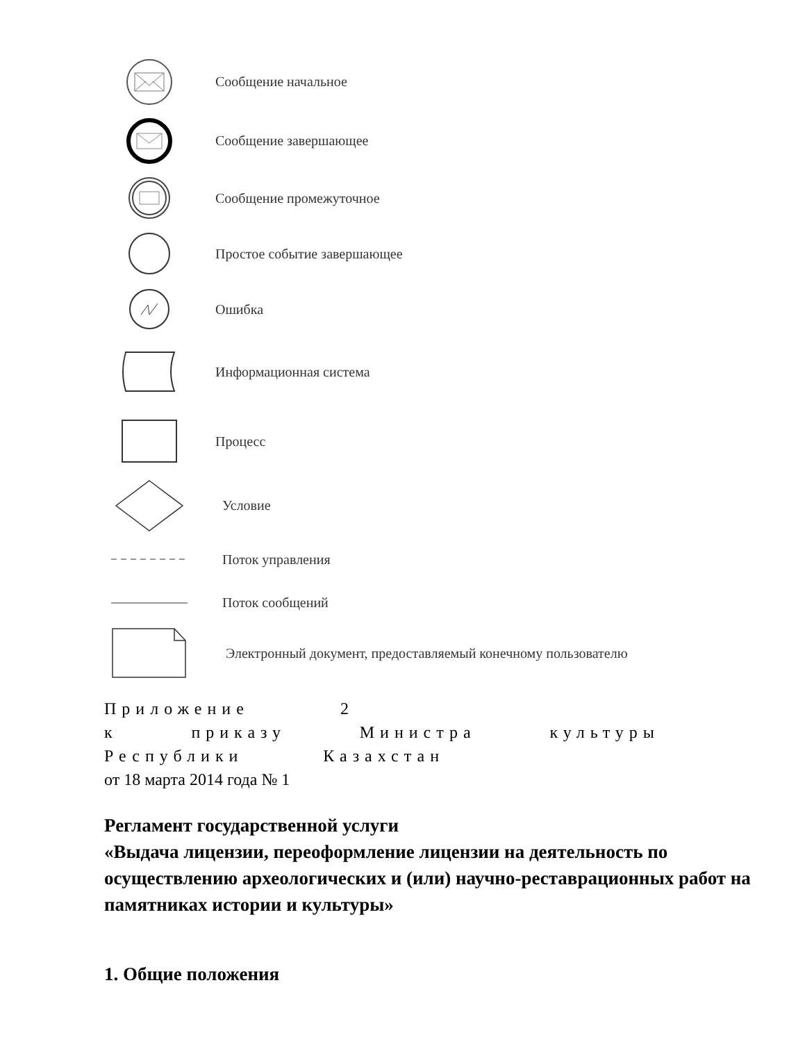Сообщение начальное
Сообщение завершающее
Сообщение промежуточное
Простое событие завершающее
Ошибка
Информационная система
Процесс
Условие
Поток управления
Поток сообщений
Электронный документ, предоставляемый конечному пользователю
Приложение 2
к приказу Министра культуры
Республики Казахстан
от 18 марта 2014 года № 1
Регламент государственной услуги
«Выдача лицензии, переоформление лицензии на деятельность по осуществлению археологических и (или) научно-реставрационных работ на памятниках истории и культуры»
1. Общие положения